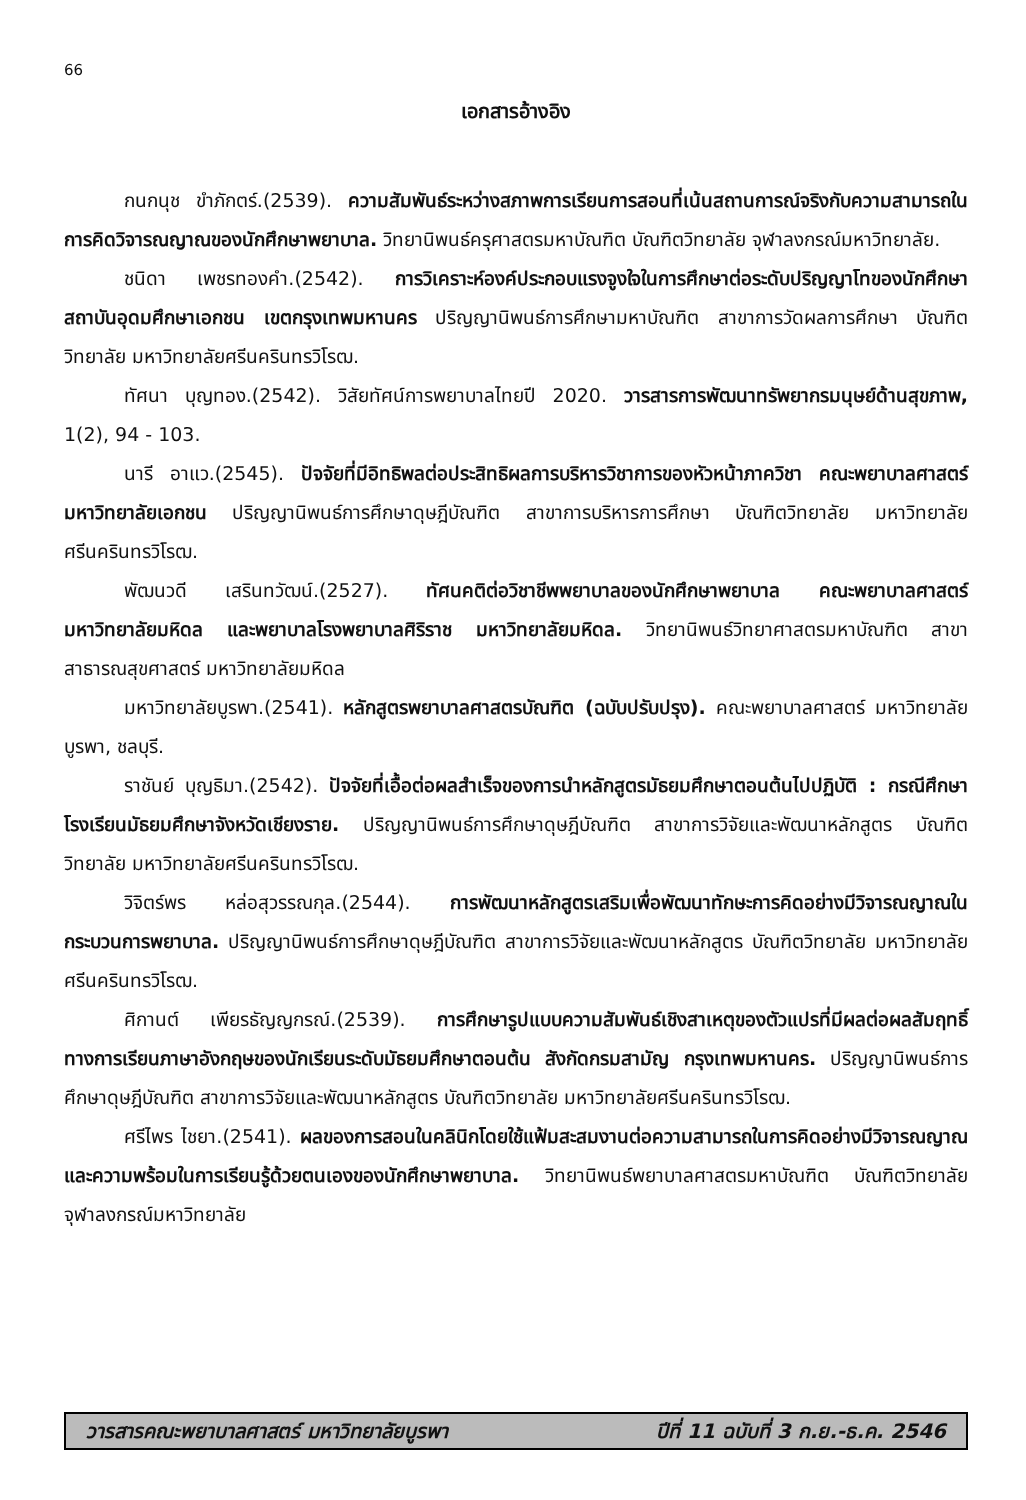66
เอกสารอ้างอิง
กนกนุช ขำภักตร์.(2539). ความสัมพันธ์ระหว่างสภาพการเรียนการสอนที่เน้นสถานการณ์จริงกับความสามารถในการคิดวิจารณญาณของนักศึกษาพยาบาล. วิทยานิพนธ์ครุศาสตรมหาบัณฑิต บัณฑิตวิทยาลัย จุฬาลงกรณ์มหาวิทยาลัย.
ชนิดา เพชรทองคำ.(2542). การวิเคราะห์องค์ประกอบแรงจูงใจในการศึกษาต่อระดับปริญญาโทของนักศึกษา สถาบันอุดมศึกษาเอกชน เขตกรุงเทพมหานคร ปริญญานิพนธ์การศึกษามหาบัณฑิต สาขาการวัดผลการศึกษา บัณฑิตวิทยาลัย มหาวิทยาลัยศรีนครินทรวิโรฒ.
ทัศนา บุญทอง.(2542). วิสัยทัศน์การพยาบาลไทยปี 2020. วารสารการพัฒนาทรัพยากรมนุษย์ด้านสุขภาพ, 1(2), 94 - 103.
นารี อาแว.(2545). ปัจจัยที่มีอิทธิพลต่อประสิทธิผลการบริหารวิชาการของหัวหน้าภาควิชา คณะพยาบาลศาสตร์ มหาวิทยาลัยเอกชน ปริญญานิพนธ์การศึกษาดุษฎีบัณฑิต สาขาการบริหารการศึกษา บัณฑิตวิทยาลัย มหาวิทยาลัยศรีนครินทรวิโรฒ.
พัฒนวดี เสรินทวัฒน์.(2527). ทัศนคติต่อวิชาชีพพยาบาลของนักศึกษาพยาบาล คณะพยาบาลศาสตร์ มหาวิทยาลัยมหิดล และพยาบาลโรงพยาบาลศิริราช มหาวิทยาลัยมหิดล. วิทยานิพนธ์วิทยาศาสตรมหาบัณฑิต สาขาสาธารณสุขศาสตร์ มหาวิทยาลัยมหิดล
มหาวิทยาลัยบูรพา.(2541). หลักสูตรพยาบาลศาสตรบัณฑิต (ฉบับปรับปรุง). คณะพยาบาลศาสตร์ มหาวิทยาลัยบูรพา, ชลบุรี.
ราชันย์ บุญธิมา.(2542). ปัจจัยที่เอื้อต่อผลสำเร็จของการนำหลักสูตรมัธยมศึกษาตอนต้นไปปฏิบัติ : กรณีศึกษาโรงเรียนมัธยมศึกษาจังหวัดเชียงราย. ปริญญานิพนธ์การศึกษาดุษฎีบัณฑิต สาขาการวิจัยและพัฒนาหลักสูตร บัณฑิตวิทยาลัย มหาวิทยาลัยศรีนครินทรวิโรฒ.
วิจิตร์พร หล่อสุวรรณกุล.(2544). การพัฒนาหลักสูตรเสริมเพื่อพัฒนาทักษะการคิดอย่างมีวิจารณญาณในกระบวนการพยาบาล. ปริญญานิพนธ์การศึกษาดุษฎีบัณฑิต สาขาการวิจัยและพัฒนาหลักสูตร บัณฑิตวิทยาลัย มหาวิทยาลัยศรีนครินทรวิโรฒ.
ศิกานต์ เพียรธัญญกรณ์.(2539). การศึกษารูปแบบความสัมพันธ์เชิงสาเหตุของตัวแปรที่มีผลต่อผลสัมฤทธิ์ทางการเรียนภาษาอังกฤษของนักเรียนระดับมัธยมศึกษาตอนต้น สังกัดกรมสามัญ กรุงเทพมหานคร. ปริญญานิพนธ์การศึกษาดุษฎีบัณฑิต สาขาการวิจัยและพัฒนาหลักสูตร บัณฑิตวิทยาลัย มหาวิทยาลัยศรีนครินทรวิโรฒ.
ศรีไพร ไชยา.(2541). ผลของการสอนในคลินิกโดยใช้แฟ้มสะสมงานต่อความสามารถในการคิดอย่างมีวิจารณญาณและความพร้อมในการเรียนรู้ด้วยตนเองของนักศึกษาพยาบาล. วิทยานิพนธ์พยาบาลศาสตรมหาบัณฑิต บัณฑิตวิทยาลัย จุฬาลงกรณ์มหาวิทยาลัย
วารสารคณะพยาบาลศาสตร์ มหาวิทยาลัยบูรพา ปีที่ 11 ฉบับที่ 3 ก.ย.-ธ.ค. 2546